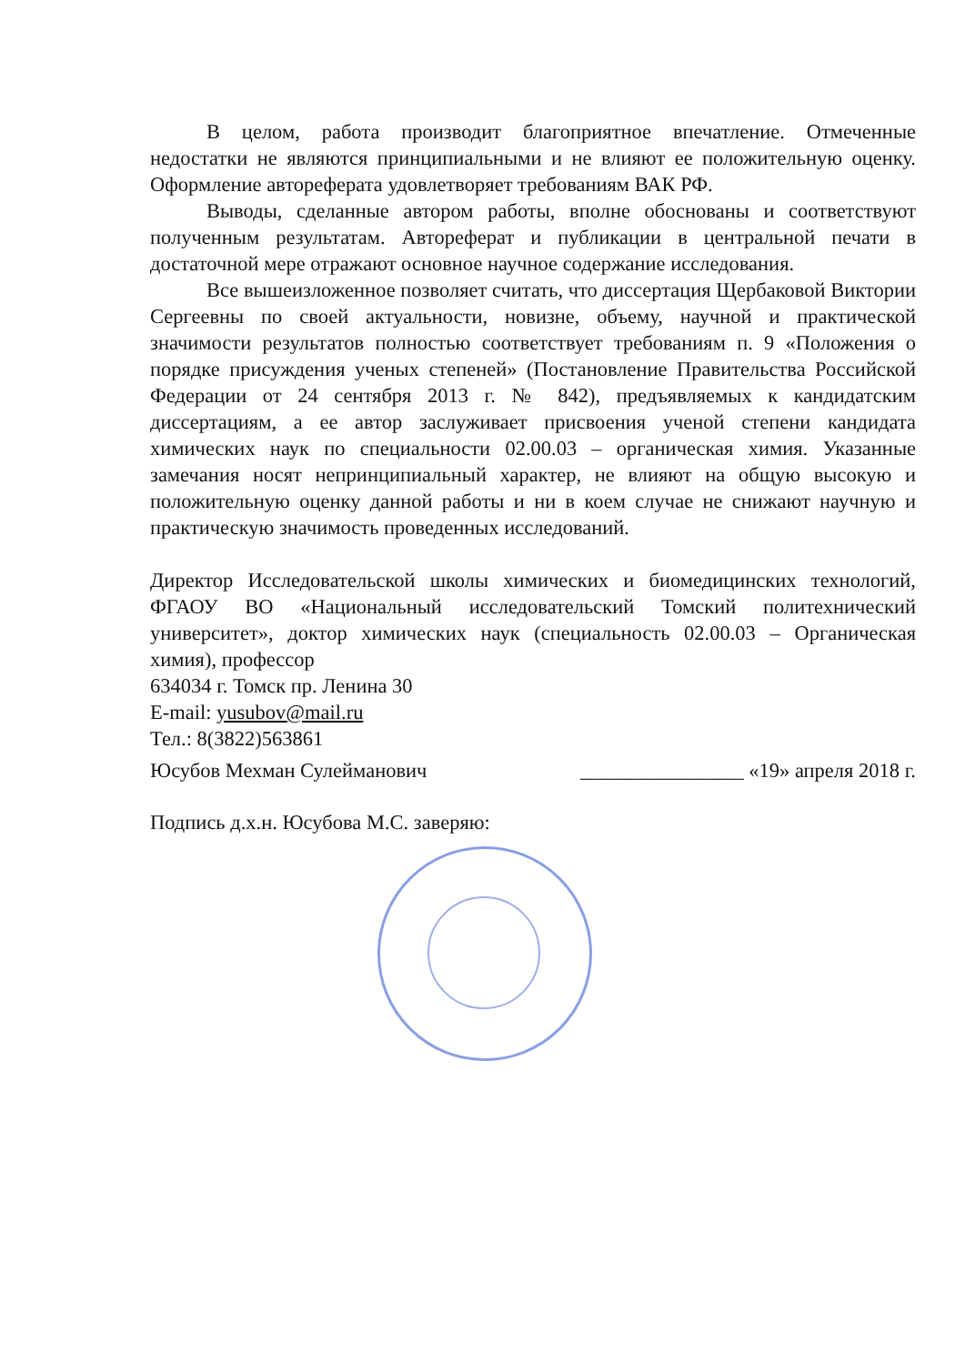В целом, работа производит благоприятное впечатление. Отмеченные недостатки не являются принципиальными и не влияют ее положительную оценку. Оформление автореферата удовлетворяет требованиям ВАК РФ.
Выводы, сделанные автором работы, вполне обоснованы и соответствуют полученным результатам. Автореферат и публикации в центральной печати в достаточной мере отражают основное научное содержание исследования.
Все вышеизложенное позволяет считать, что диссертация Щербаковой Виктории Сергеевны по своей актуальности, новизне, объему, научной и практической значимости результатов полностью соответствует требованиям п. 9 «Положения о порядке присуждения ученых степеней» (Постановление Правительства Российской Федерации от 24 сентября 2013 г. № 842), предъявляемых к кандидатским диссертациям, а ее автор заслуживает присвоения ученой степени кандидата химических наук по специальности 02.00.03 – органическая химия. Указанные замечания носят непринципиальный характер, не влияют на общую высокую и положительную оценку данной работы и ни в коем случае не снижают научную и практическую значимость проведенных исследований.
Директор Исследовательской школы химических и биомедицинских технологий, ФГАОУ ВО «Национальный исследовательский Томский политехнический университет», доктор химических наук (специальность 02.00.03 – Органическая химия), профессор
634034 г. Томск пр. Ленина 30
E-mail: yusubov@mail.ru
Тел.: 8(3822)563861
Юсубов Мехман Сулейманович ________________ «19» апреля 2018 г.
Подпись д.х.н. Юсубова М.С. заверяю: